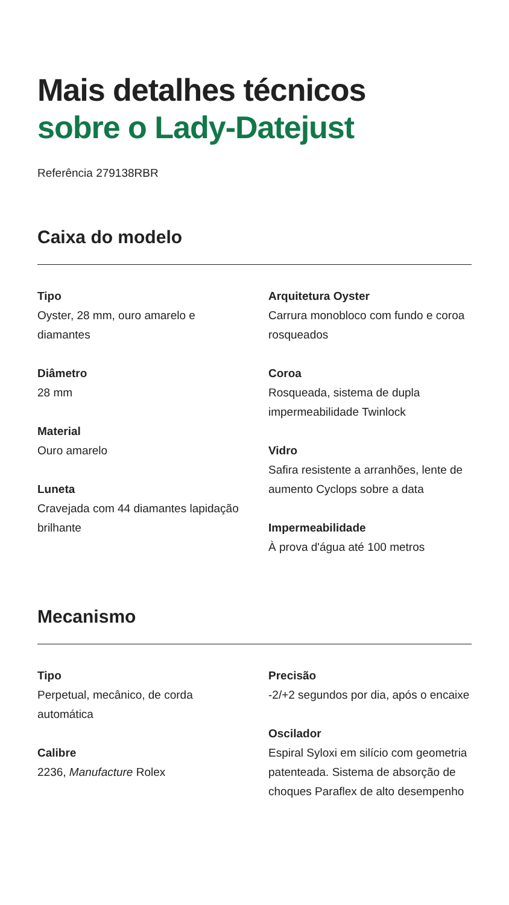Mais detalhes técnicos
sobre o Lady-Datejust
Referência 279138RBR
Caixa do modelo
Tipo
Oyster, 28 mm, ouro amarelo e diamantes
Diâmetro
28 mm
Material
Ouro amarelo
Luneta
Cravejada com 44 diamantes lapidação brilhante
Arquitetura Oyster
Carrura monobloco com fundo e coroa rosqueados
Coroa
Rosqueada, sistema de dupla impermeabilidade Twinlock
Vidro
Safira resistente a arranhões, lente de aumento Cyclops sobre a data
Impermeabilidade
À prova d'água até 100 metros
Mecanismo
Tipo
Perpetual, mecânico, de corda automática
Calibre
2236, Manufacture Rolex
Precisão
-2/+2 segundos por dia, após o encaixe
Oscilador
Espiral Syloxi em silício com geometria patenteada. Sistema de absorção de choques Paraflex de alto desempenho